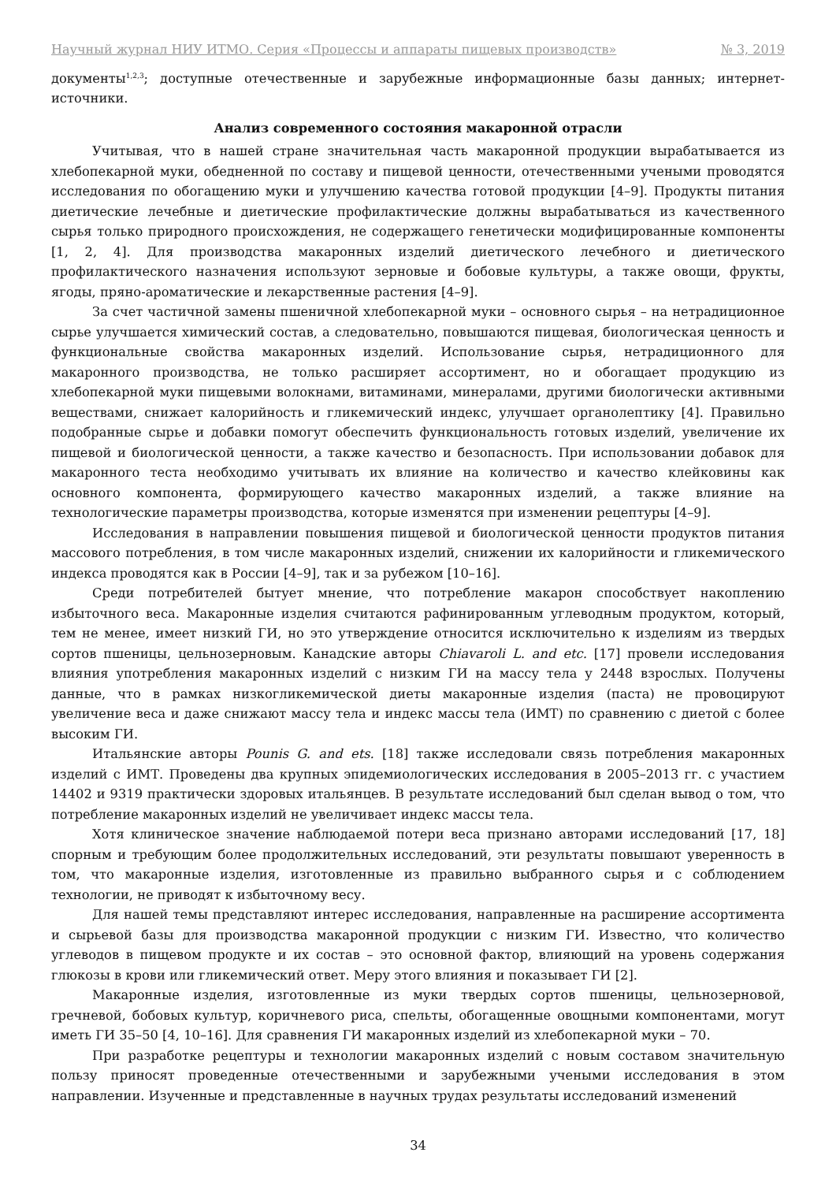Научный журнал НИУ ИТМО. Серия «Процессы и аппараты пищевых производств» № 3, 2019
документы<sup>1,2,3</sup>; доступные отечественные и зарубежные информационные базы данных; интернет-источники.
Анализ современного состояния макаронной отрасли
Учитывая, что в нашей стране значительная часть макаронной продукции вырабатывается из хлебопекарной муки, обедненной по составу и пищевой ценности, отечественными учеными проводятся исследования по обогащению муки и улучшению качества готовой продукции [4–9]. Продукты питания диетические лечебные и диетические профилактические должны вырабатываться из качественного сырья только природного происхождения, не содержащего генетически модифицированные компоненты [1, 2, 4]. Для производства макаронных изделий диетического лечебного и диетического профилактического назначения используют зерновые и бобовые культуры, а также овощи, фрукты, ягоды, пряно-ароматические и лекарственные растения [4–9].
За счет частичной замены пшеничной хлебопекарной муки – основного сырья – на нетрадиционное сырье улучшается химический состав, а следовательно, повышаются пищевая, биологическая ценность и функциональные свойства макаронных изделий. Использование сырья, нетрадиционного для макаронного производства, не только расширяет ассортимент, но и обогащает продукцию из хлебопекарной муки пищевыми волокнами, витаминами, минералами, другими биологически активными веществами, снижает калорийность и гликемический индекс, улучшает органолептику [4]. Правильно подобранные сырье и добавки помогут обеспечить функциональность готовых изделий, увеличение их пищевой и биологической ценности, а также качество и безопасность. При использовании добавок для макаронного теста необходимо учитывать их влияние на количество и качество клейковины как основного компонента, формирующего качество макаронных изделий, а также влияние на технологические параметры производства, которые изменятся при изменении рецептуры [4–9].
Исследования в направлении повышения пищевой и биологической ценности продуктов питания массового потребления, в том числе макаронных изделий, снижении их калорийности и гликемического индекса проводятся как в России [4–9], так и за рубежом [10–16].
Среди потребителей бытует мнение, что потребление макарон способствует накоплению избыточного веса. Макаронные изделия считаются рафинированным углеводным продуктом, который, тем не менее, имеет низкий ГИ, но это утверждение относится исключительно к изделиям из твердых сортов пшеницы, цельнозерновым. Канадские авторы Chiavaroli L. and etc. [17] провели исследования влияния употребления макаронных изделий с низким ГИ на массу тела у 2448 взрослых. Получены данные, что в рамках низкогликемической диеты макаронные изделия (паста) не провоцируют увеличение веса и даже снижают массу тела и индекс массы тела (ИМТ) по сравнению с диетой с более высоким ГИ.
Итальянские авторы Pounis G. and ets. [18] также исследовали связь потребления макаронных изделий с ИМТ. Проведены два крупных эпидемиологических исследования в 2005–2013 гг. с участием 14402 и 9319 практически здоровых итальянцев. В результате исследований был сделан вывод о том, что потребление макаронных изделий не увеличивает индекс массы тела.
Хотя клиническое значение наблюдаемой потери веса признано авторами исследований [17, 18] спорным и требующим более продолжительных исследований, эти результаты повышают уверенность в том, что макаронные изделия, изготовленные из правильно выбранного сырья и с соблюдением технологии, не приводят к избыточному весу.
Для нашей темы представляют интерес исследования, направленные на расширение ассортимента и сырьевой базы для производства макаронной продукции с низким ГИ. Известно, что количество углеводов в пищевом продукте и их состав – это основной фактор, влияющий на уровень содержания глюкозы в крови или гликемический ответ. Меру этого влияния и показывает ГИ [2].
Макаронные изделия, изготовленные из муки твердых сортов пшеницы, цельнозерновой, гречневой, бобовых культур, коричневого риса, спельты, обогащенные овощными компонентами, могут иметь ГИ 35–50 [4, 10–16]. Для сравнения ГИ макаронных изделий из хлебопекарной муки – 70.
При разработке рецептуры и технологии макаронных изделий с новым составом значительную пользу приносят проведенные отечественными и зарубежными учеными исследования в этом направлении. Изученные и представленные в научных трудах результаты исследований изменений
34